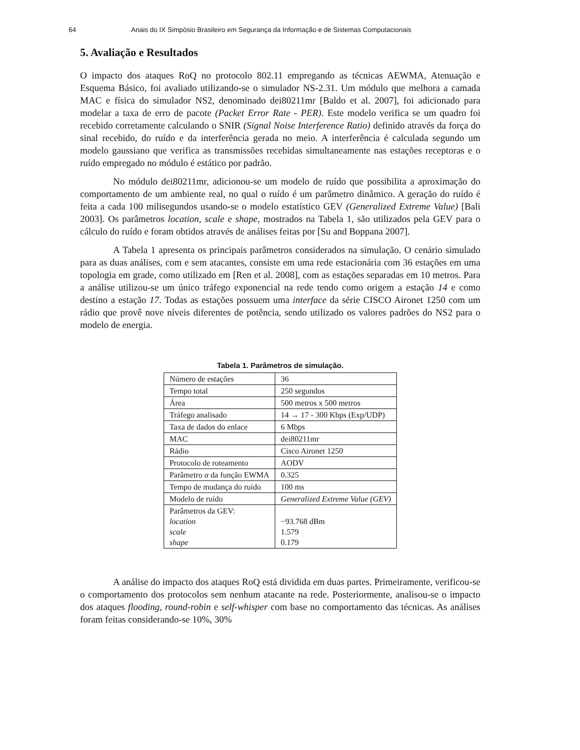64 Anais do IX Simpósio Brasileiro em Segurança da Informação e de Sistemas Computacionais
5. Avaliação e Resultados
O impacto dos ataques RoQ no protocolo 802.11 empregando as técnicas AEWMA, Atenuação e Esquema Básico, foi avaliado utilizando-se o simulador NS-2.31. Um módulo que melhora a camada MAC e física do simulador NS2, denominado dei80211mr [Baldo et al. 2007], foi adicionado para modelar a taxa de erro de pacote (Packet Error Rate - PER). Este modelo verifica se um quadro foi recebido corretamente calculando o SNIR (Signal Noise Interference Ratio) definido através da força do sinal recebido, do ruído e da interferência gerada no meio. A interferência é calculada segundo um modelo gaussiano que verifica as transmissões recebidas simultaneamente nas estações receptoras e o ruído empregado no módulo é estático por padrão.
No módulo dei80211mr, adicionou-se um modelo de ruído que possibilita a aproximação do comportamento de um ambiente real, no qual o ruído é um parâmetro dinâmico. A geração do ruído é feita a cada 100 milisegundos usando-se o modelo estatístico GEV (Generalized Extreme Value) [Bali 2003]. Os parâmetros location, scale e shape, mostrados na Tabela 1, são utilizados pela GEV para o cálculo do ruído e foram obtidos através de análises feitas por [Su and Boppana 2007].
A Tabela 1 apresenta os principais parâmetros considerados na simulação. O cenário simulado para as duas análises, com e sem atacantes, consiste em uma rede estacionária com 36 estações em uma topologia em grade, como utilizado em [Ren et al. 2008], com as estações separadas em 10 metros. Para a análise utilizou-se um único tráfego exponencial na rede tendo como origem a estação 14 e como destino a estação 17. Todas as estações possuem uma interface da série CISCO Aironet 1250 com um rádio que provê nove níveis diferentes de potência, sendo utilizado os valores padrões do NS2 para o modelo de energia.
Tabela 1. Parâmetros de simulação.
| Número de estações | 36 |
| Tempo total | 250 segundos |
| Área | 500 metros x 500 metros |
| Tráfego analisado | 14 → 17 - 300 Kbps (Exp/UDP) |
| Taxa de dados do enlace | 6 Mbps |
| MAC | dei80211mr |
| Rádio | Cisco Aironet 1250 |
| Protocolo de roteamento | AODV |
| Parâmetro α da função EWMA | 0.325 |
| Tempo de mudança do ruído | 100 ms |
| Modelo de ruído | Generalized Extreme Value (GEV) |
| Parâmetros da GEV: location scale shape | −93.768 dBm 1.579 0.179 |
A análise do impacto dos ataques RoQ está dividida em duas partes. Primeiramente, verificou-se o comportamento dos protocolos sem nenhum atacante na rede. Posteriormente, analisou-se o impacto dos ataques flooding, round-robin e self-whisper com base no comportamento das técnicas. As análises foram feitas considerando-se 10%, 30%